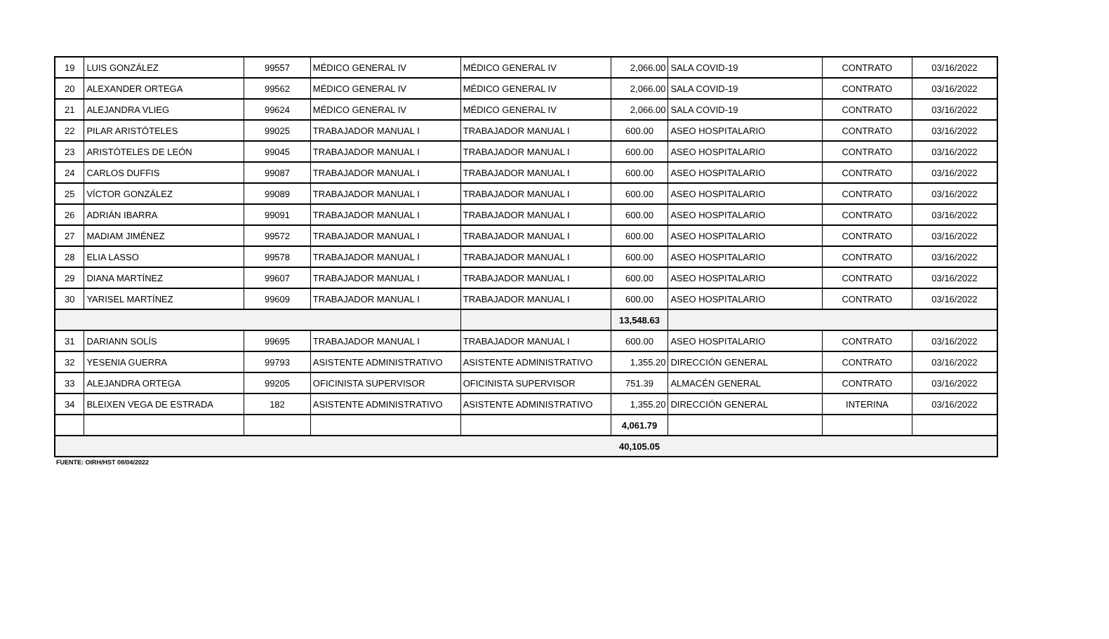| 19 | LUIS GONZÁLEZ | 99557 | MÉDICO GENERAL IV | MÉDICO GENERAL IV | 2,066.00 | SALA COVID-19 | CONTRATO | 03/16/2022 |
| 20 | ALEXANDER ORTEGA | 99562 | MÉDICO GENERAL IV | MÉDICO GENERAL IV | 2,066.00 | SALA COVID-19 | CONTRATO | 03/16/2022 |
| 21 | ALEJANDRA VLIEG | 99624 | MÉDICO GENERAL IV | MÉDICO GENERAL IV | 2,066.00 | SALA COVID-19 | CONTRATO | 03/16/2022 |
| 22 | PILAR ARISTÓTELES | 99025 | TRABAJADOR MANUAL I | TRABAJADOR MANUAL I | 600.00 | ASEO HOSPITALARIO | CONTRATO | 03/16/2022 |
| 23 | ARISTÓTELES DE LEÓN | 99045 | TRABAJADOR MANUAL I | TRABAJADOR MANUAL I | 600.00 | ASEO HOSPITALARIO | CONTRATO | 03/16/2022 |
| 24 | CARLOS DUFFIS | 99087 | TRABAJADOR MANUAL I | TRABAJADOR MANUAL I | 600.00 | ASEO HOSPITALARIO | CONTRATO | 03/16/2022 |
| 25 | VÍCTOR GONZÁLEZ | 99089 | TRABAJADOR MANUAL I | TRABAJADOR MANUAL I | 600.00 | ASEO HOSPITALARIO | CONTRATO | 03/16/2022 |
| 26 | ADRIÁN IBARRA | 99091 | TRABAJADOR MANUAL I | TRABAJADOR MANUAL I | 600.00 | ASEO HOSPITALARIO | CONTRATO | 03/16/2022 |
| 27 | MADIAM JIMÉNEZ | 99572 | TRABAJADOR MANUAL I | TRABAJADOR MANUAL I | 600.00 | ASEO HOSPITALARIO | CONTRATO | 03/16/2022 |
| 28 | ELIA LASSO | 99578 | TRABAJADOR MANUAL I | TRABAJADOR MANUAL I | 600.00 | ASEO HOSPITALARIO | CONTRATO | 03/16/2022 |
| 29 | DIANA MARTÍNEZ | 99607 | TRABAJADOR MANUAL I | TRABAJADOR MANUAL I | 600.00 | ASEO HOSPITALARIO | CONTRATO | 03/16/2022 |
| 30 | YARISEL MARTÍNEZ | 99609 | TRABAJADOR MANUAL I | TRABAJADOR MANUAL I | 600.00 | ASEO HOSPITALARIO | CONTRATO | 03/16/2022 |
| | | | | | 13,548.63 | | | |
| 31 | DARIANN SOLÍS | 99695 | TRABAJADOR MANUAL I | TRABAJADOR MANUAL I | 600.00 | ASEO HOSPITALARIO | CONTRATO | 03/16/2022 |
| 32 | YESENIA GUERRA | 99793 | ASISTENTE ADMINISTRATIVO | ASISTENTE ADMINISTRATIVO | 1,355.20 | DIRECCIÓN GENERAL | CONTRATO | 03/16/2022 |
| 33 | ALEJANDRA ORTEGA | 99205 | OFICINISTA SUPERVISOR | OFICINISTA SUPERVISOR | 751.39 | ALMACÉN GENERAL | CONTRATO | 03/16/2022 |
| 34 | BLEIXEN VEGA DE ESTRADA | 182 | ASISTENTE ADMINISTRATIVO | ASISTENTE ADMINISTRATIVO | 1,355.20 | DIRECCIÓN GENERAL | INTERINA | 03/16/2022 |
| | | | | | 4,061.79 | | | |
| | | | | | 40,105.05 | | | |
FUENTE: OIRH/HST 08/04/2022